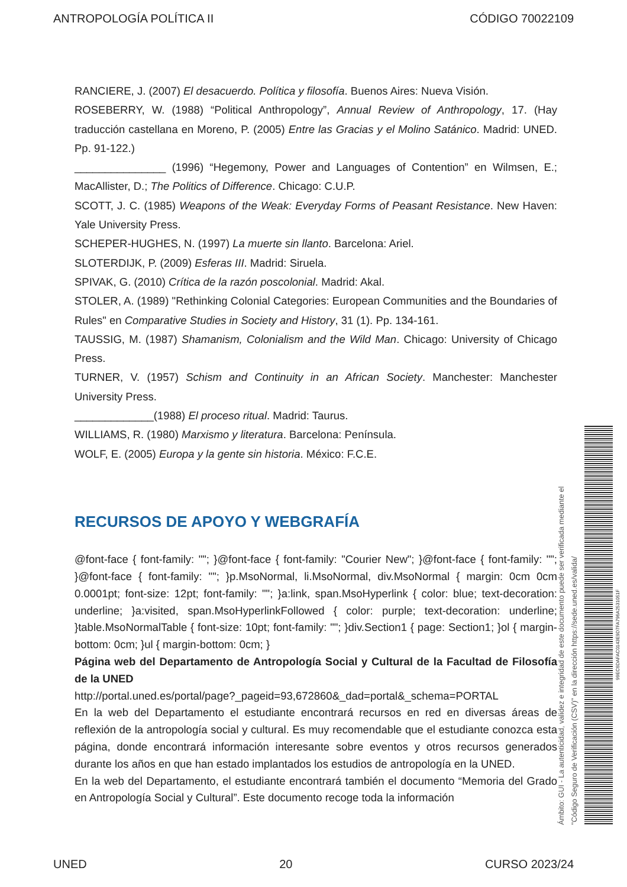ANTROPOLOGÍA POLÍTICA II CÓDIGO 70022109
RANCIERE, J. (2007) El desacuerdo. Política y filosofía. Buenos Aires: Nueva Visión.
ROSEBERRY, W. (1988) “Political Anthropology”, Annual Review of Anthropology, 17. (Hay traducción castellana en Moreno, P. (2005) Entre las Gracias y el Molino Satánico. Madrid: UNED. Pp. 91-122.)
_______________ (1996) “Hegemony, Power and Languages of Contention” en Wilmsen, E.; MacAllister, D.; The Politics of Difference. Chicago: C.U.P.
SCOTT, J. C. (1985) Weapons of the Weak: Everyday Forms of Peasant Resistance. New Haven: Yale University Press.
SCHEPER-HUGHES, N. (1997) La muerte sin llanto. Barcelona: Ariel.
SLOTERDIJK, P. (2009) Esferas III. Madrid: Siruela.
SPIVAK, G. (2010) Crítica de la razón poscolonial. Madrid: Akal.
STOLER, A. (1989) "Rethinking Colonial Categories: European Communities and the Boundaries of Rules" en Comparative Studies in Society and History, 31 (1). Pp. 134-161.
TAUSSIG, M. (1987) Shamanism, Colonialism and the Wild Man. Chicago: University of Chicago Press.
TURNER, V. (1957) Schism and Continuity in an African Society. Manchester: Manchester University Press.
_____________(1988) El proceso ritual. Madrid: Taurus.
WILLIAMS, R. (1980) Marxismo y literatura. Barcelona: Península.
WOLF, E. (2005) Europa y la gente sin historia. México: F.C.E.
RECURSOS DE APOYO Y WEBGRAFÍA
@font-face { font-family: ""; }@font-face { font-family: "Courier New"; }@font-face { font-family: ""; }@font-face { font-family: ""; }p.MsoNormal, li.MsoNormal, div.MsoNormal { margin: 0cm 0cm 0.0001pt; font-size: 12pt; font-family: ""; }a:link, span.MsoHyperlink { color: blue; text-decoration: underline; }a:visited, span.MsoHyperlinkFollowed { color: purple; text-decoration: underline; }table.MsoNormalTable { font-size: 10pt; font-family: ""; }div.Section1 { page: Section1; }ol { margin-bottom: 0cm; }ul { margin-bottom: 0cm; }
Página web del Departamento de Antropología Social y Cultural de la Facultad de Filosofía de la UNED
http://portal.uned.es/portal/page?_pageid=93,672860&_dad=portal&_schema=PORTAL
En la web del Departamento el estudiante encontrará recursos en red en diversas áreas de reflexión de la antropología social y cultural. Es muy recomendable que el estudiante conozca esta página, donde encontrará información interesante sobre eventos y otros recursos generados durante los años en que han estado implantados los estudios de antropología en la UNED.
En la web del Departamento, el estudiante encontrará también el documento “Memoria del Grado en Antropología Social y Cultural”. Este documento recoge toda la información
Ámbito: GUI - La autenticidad, validez e integridad de este documento puede ser verificada mediante el
"Código Seguro de Verificación (CSV)" en la dirección https://sede.uned.es/valida/
99EC6DAFAC0143E9D7FA796A2531051F
UNED 20 CURSO 2023/24